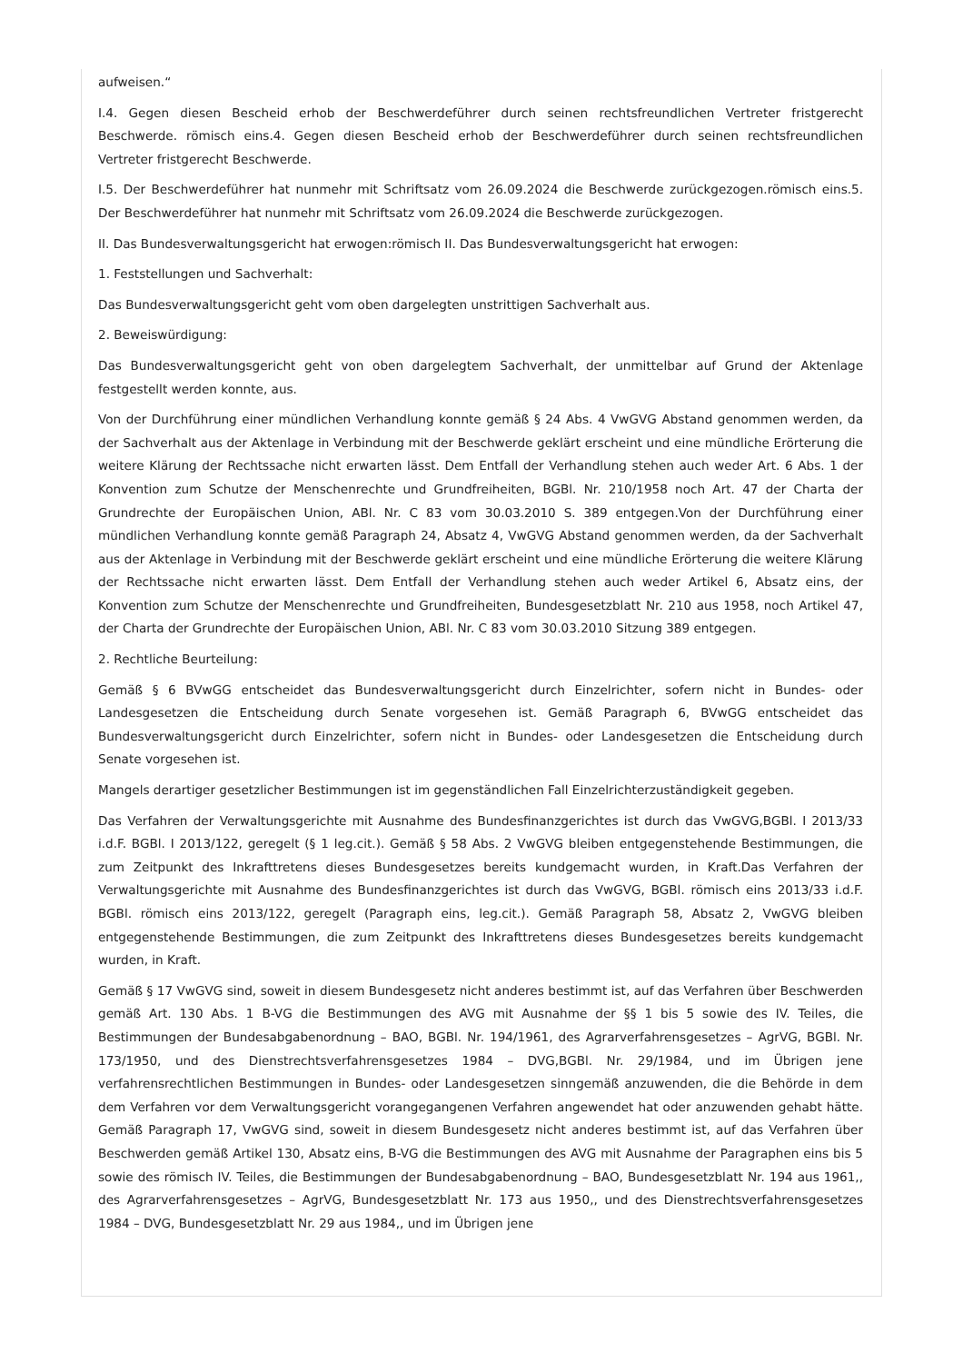aufweisen.“
I.4. Gegen diesen Bescheid erhob der Beschwerdeführer durch seinen rechtsfreundlichen Vertreter fristgerecht Beschwerde. römisch eins.4. Gegen diesen Bescheid erhob der Beschwerdeführer durch seinen rechtsfreundlichen Vertreter fristgerecht Beschwerde.
I.5. Der Beschwerdeführer hat nunmehr mit Schriftsatz vom 26.09.2024 die Beschwerde zurückgezogen.römisch eins.5. Der Beschwerdeführer hat nunmehr mit Schriftsatz vom 26.09.2024 die Beschwerde zurückgezogen.
II. Das Bundesverwaltungsgericht hat erwogen:römisch II. Das Bundesverwaltungsgericht hat erwogen:
1. Feststellungen und Sachverhalt:
Das Bundesverwaltungsgericht geht vom oben dargelegten unstrittigen Sachverhalt aus.
2. Beweiswürdigung:
Das Bundesverwaltungsgericht geht von oben dargelegtem Sachverhalt, der unmittelbar auf Grund der Aktenlage festgestellt werden konnte, aus.
Von der Durchführung einer mündlichen Verhandlung konnte gemäß § 24 Abs. 4 VwGVG Abstand genommen werden, da der Sachverhalt aus der Aktenlage in Verbindung mit der Beschwerde geklärt erscheint und eine mündliche Erörterung die weitere Klärung der Rechtssache nicht erwarten lässt. Dem Entfall der Verhandlung stehen auch weder Art. 6 Abs. 1 der Konvention zum Schutze der Menschenrechte und Grundfreiheiten, BGBl. Nr. 210/1958 noch Art. 47 der Charta der Grundrechte der Europäischen Union, ABl. Nr. C 83 vom 30.03.2010 S. 389 entgegen.Von der Durchführung einer mündlichen Verhandlung konnte gemäß Paragraph 24, Absatz 4, VwGVG Abstand genommen werden, da der Sachverhalt aus der Aktenlage in Verbindung mit der Beschwerde geklärt erscheint und eine mündliche Erörterung die weitere Klärung der Rechtssache nicht erwarten lässt. Dem Entfall der Verhandlung stehen auch weder Artikel 6, Absatz eins, der Konvention zum Schutze der Menschenrechte und Grundfreiheiten, Bundesgesetzblatt Nr. 210 aus 1958, noch Artikel 47, der Charta der Grundrechte der Europäischen Union, ABl. Nr. C 83 vom 30.03.2010 Sitzung 389 entgegen.
2. Rechtliche Beurteilung:
Gemäß § 6 BVwGG entscheidet das Bundesverwaltungsgericht durch Einzelrichter, sofern nicht in Bundes- oder Landesgesetzen die Entscheidung durch Senate vorgesehen ist. Gemäß Paragraph 6, BVwGG entscheidet das Bundesverwaltungsgericht durch Einzelrichter, sofern nicht in Bundes- oder Landesgesetzen die Entscheidung durch Senate vorgesehen ist.
Mangels derartiger gesetzlicher Bestimmungen ist im gegenständlichen Fall Einzelrichterzuständigkeit gegeben.
Das Verfahren der Verwaltungsgerichte mit Ausnahme des Bundesfinanzgerichtes ist durch das VwGVG,BGBl. I 2013/33 i.d.F. BGBl. I 2013/122, geregelt (§ 1 leg.cit.). Gemäß § 58 Abs. 2 VwGVG bleiben entgegenstehende Bestimmungen, die zum Zeitpunkt des Inkrafttretens dieses Bundesgesetzes bereits kundgemacht wurden, in Kraft.Das Verfahren der Verwaltungsgerichte mit Ausnahme des Bundesfinanzgerichtes ist durch das VwGVG, BGBl. römisch eins 2013/33 i.d.F. BGBl. römisch eins 2013/122, geregelt (Paragraph eins, leg.cit.). Gemäß Paragraph 58, Absatz 2, VwGVG bleiben entgegenstehende Bestimmungen, die zum Zeitpunkt des Inkrafttretens dieses Bundesgesetzes bereits kundgemacht wurden, in Kraft.
Gemäß § 17 VwGVG sind, soweit in diesem Bundesgesetz nicht anderes bestimmt ist, auf das Verfahren über Beschwerden gemäß Art. 130 Abs. 1 B-VG die Bestimmungen des AVG mit Ausnahme der §§ 1 bis 5 sowie des IV. Teiles, die Bestimmungen der Bundesabgabenordnung – BAO, BGBl. Nr. 194/1961, des Agrarverfahrensgesetzes – AgrVG, BGBl. Nr. 173/1950, und des Dienstrechtsverfahrensgesetzes 1984 – DVG,BGBl. Nr. 29/1984, und im Übrigen jene verfahrensrechtlichen Bestimmungen in Bundes- oder Landesgesetzen sinngemäß anzuwenden, die die Behörde in dem dem Verfahren vor dem Verwaltungsgericht vorangegangenen Verfahren angewendet hat oder anzuwenden gehabt hätte. Gemäß Paragraph 17, VwGVG sind, soweit in diesem Bundesgesetz nicht anderes bestimmt ist, auf das Verfahren über Beschwerden gemäß Artikel 130, Absatz eins, B-VG die Bestimmungen des AVG mit Ausnahme der Paragraphen eins bis 5 sowie des römisch IV. Teiles, die Bestimmungen der Bundesabgabenordnung – BAO, Bundesgesetzblatt Nr. 194 aus 1961,, des Agrarverfahrensgesetzes – AgrVG, Bundesgesetzblatt Nr. 173 aus 1950,, und des Dienstrechtsverfahrensgesetzes 1984 – DVG, Bundesgesetzblatt Nr. 29 aus 1984,, und im Übrigen jene